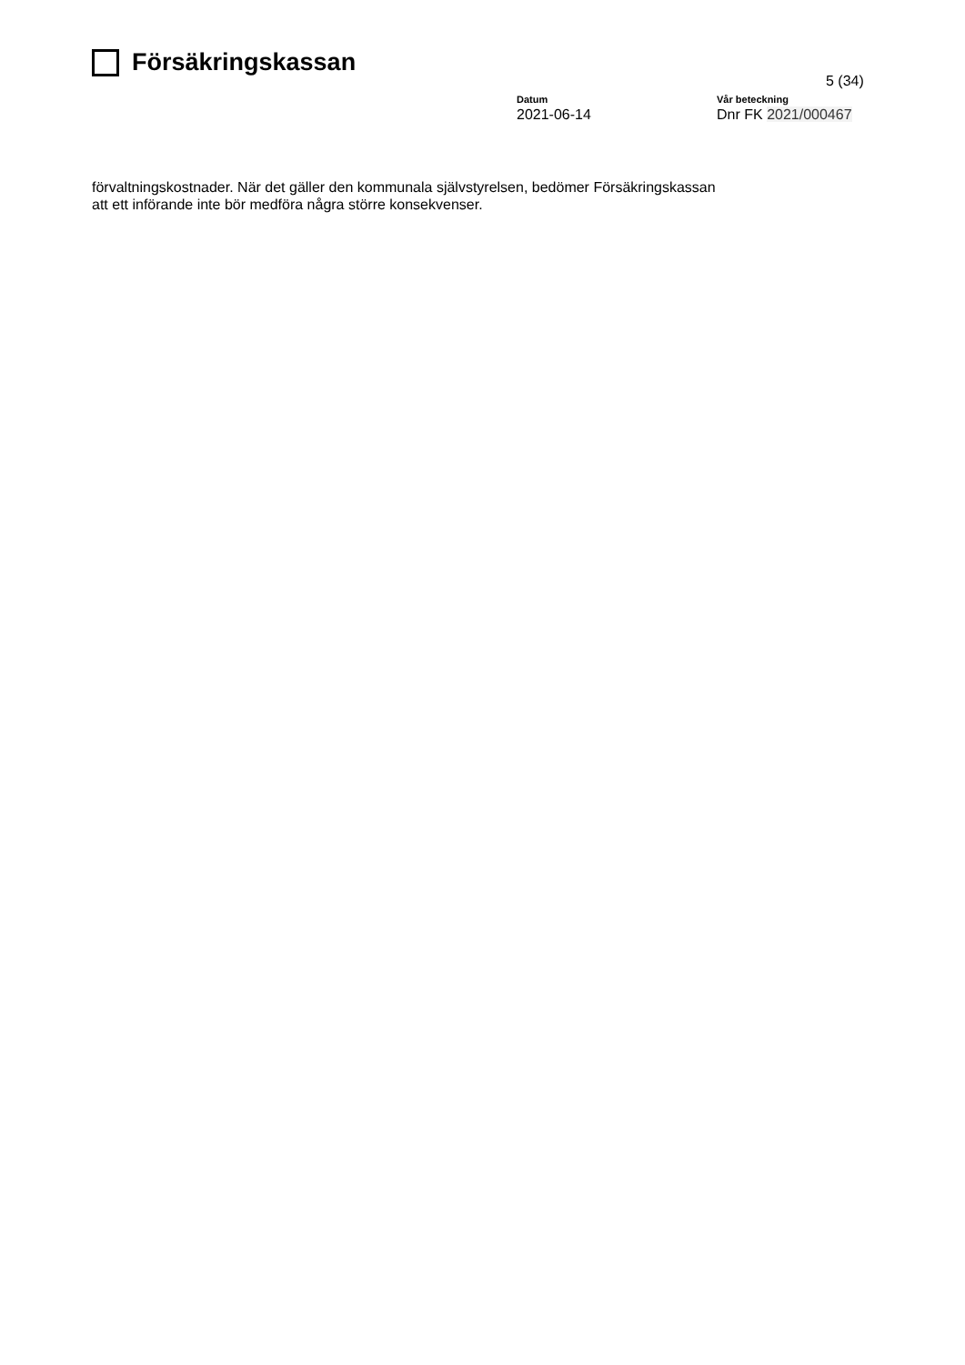Försäkringskassan
5 (34)
Datum
2021-06-14
Vår beteckning
Dnr FK 2021/000467
förvaltningskostnader. När det gäller den kommunala självstyrelsen, bedömer Försäkringskassan att ett införande inte bör medföra några större konsekvenser.